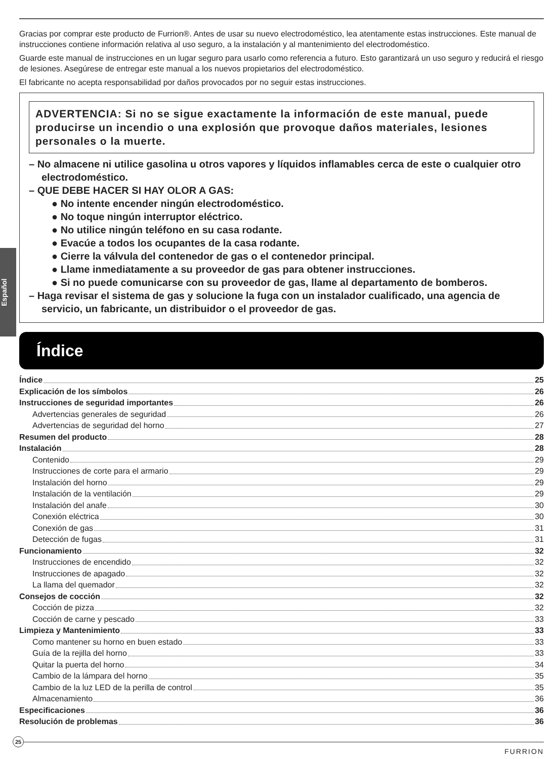Español
Gracias por comprar este producto de Furrion®. Antes de usar su nuevo electrodoméstico, lea atentamente estas instrucciones. Este manual de instrucciones contiene información relativa al uso seguro, a la instalación y al mantenimiento del electrodoméstico.
Guarde este manual de instrucciones en un lugar seguro para usarlo como referencia a futuro. Esto garantizará un uso seguro y reducirá el riesgo de lesiones. Asegúrese de entregar este manual a los nuevos propietarios del electrodoméstico.
El fabricante no acepta responsabilidad por daños provocados por no seguir estas instrucciones.
ADVERTENCIA: Si no se sigue exactamente la información de este manual, puede producirse un incendio o una explosión que provoque daños materiales, lesiones personales o la muerte.
– No almacene ni utilice gasolina u otros vapores y líquidos inflamables cerca de este o cualquier otro electrodoméstico.
– QUE DEBE HACER SI HAY OLOR A GAS:
● No intente encender ningún electrodoméstico.
● No toque ningún interruptor eléctrico.
● No utilice ningún teléfono en su casa rodante.
● Evacúe a todos los ocupantes de la casa rodante.
● Cierre la válvula del contenedor de gas o el contenedor principal.
● Llame inmediatamente a su proveedor de gas para obtener instrucciones.
● Si no puede comunicarse con su proveedor de gas, llame al departamento de bomberos.
– Haga revisar el sistema de gas y solucione la fuga con un instalador cualificado, una agencia de servicio, un fabricante, un distribuidor o el proveedor de gas.
Índice
Índice 25
Explicación de los símbolos 26
Instrucciones de seguridad importantes 26
Advertencias generales de seguridad 26
Advertencias de seguridad del horno 27
Resumen del producto 28
Instalación 28
Contenido 29
Instrucciones de corte para el armario 29
Instalación del horno 29
Instalación de la ventilación 29
Instalación del anafe 30
Conexión eléctrica 30
Conexión de gas 31
Detección de fugas 31
Funcionamiento 32
Instrucciones de encendido 32
Instrucciones de apagado 32
La llama del quemador 32
Consejos de cocción 32
Cocción de pizza 32
Cocción de carne y pescado 33
Limpieza y Mantenimiento 33
Como mantener su horno en buen estado 33
Guía de la rejilla del horno 33
Quitar la puerta del horno 34
Cambio de la lámpara del horno 35
Cambio de la luz LED de la perilla de control 35
Almacenamiento 36
Especificaciones 36
Resolución de problemas 36
25
FURRION